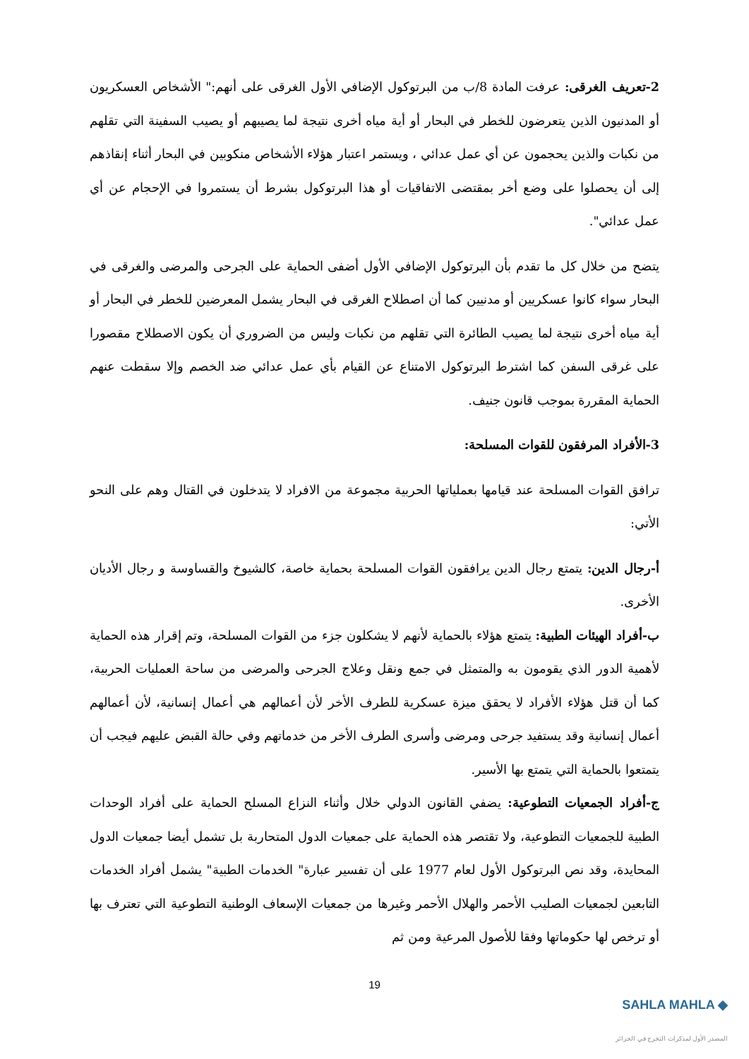2-تعريف الغرقى: عرفت المادة 8/ب من البرتوكول الإضافي الأول الغرقى على أنهم:" الأشخاص العسكريون أو المدنيون الذين يتعرضون للخطر في البحار أو أية مياه أخرى نتيجة لما يصيبهم أو يصيب السفينة التي تقلهم من نكبات والذين يحجمون عن أي عمل عدائي ، ويستمر اعتبار هؤلاء الأشخاص منكوبين في البحار أثناء إنقاذهم إلى أن يحصلوا على وضع أخر بمقتضى الاتفاقيات أو هذا البرتوكول بشرط أن يستمروا في الإحجام عن أي عمل عدائي".
يتضح من خلال كل ما تقدم بأن البرتوكول الإضافي الأول أضفى الحماية على الجرحى والمرضى والغرقى في البحار سواء كانوا عسكريين أو مدنيين كما أن اصطلاح الغرقى في البحار يشمل المعرضين للخطر في البحار أو أية مياه أخرى نتيجة لما يصيب الطائرة التي تقلهم من نكبات وليس من الضروري أن يكون الاصطلاح مقصورا على غرقى السفن كما اشترط البرتوكول الامتناع عن القيام بأي عمل عدائي ضد الخصم وإلا سقطت عنهم الحماية المقررة بموجب قانون جنيف.
3-الأفراد المرفقون للقوات المسلحة:
ترافق القوات المسلحة عند قيامها بعملياتها الحربية مجموعة من الافراد لا يتدخلون في القتال وهم على النحو الأتي:
أ-رجال الدين: يتمتع رجال الدين يرافقون القوات المسلحة بحماية خاصة، كالشيوخ والقساوسة و رجال الأديان الأخرى.
ب-أفراد الهيئات الطبية: يتمتع هؤلاء بالحماية لأنهم لا يشكلون جزء من القوات المسلحة، وتم إقرار هذه الحماية لأهمية الدور الذي يقومون به والمتمثل في جمع ونقل وعلاج الجرحى والمرضى من ساحة العمليات الحربية، كما أن قتل هؤلاء الأفراد لا يحقق ميزة عسكرية للطرف الأخر لأن أعمالهم هي أعمال إنسانية، لأن أعمالهم أعمال إنسانية وقد يستفيد جرحى ومرضى وأسرى الطرف الأخر من خدماتهم وفي حالة القبض عليهم فيجب أن يتمتعوا بالحماية التي يتمتع بها الأسير.
ج-أفراد الجمعيات التطوعية: يضفي القانون الدولي خلال وأثناء النزاع المسلح الحماية على أفراد الوحدات الطبية للجمعيات التطوعية، ولا تقتصر هذه الحماية على جمعيات الدول المتحاربة بل تشمل أيضا جمعيات الدول المحايدة، وقد نص البرتوكول الأول لعام 1977 على أن تفسير عبارة" الخدمات الطبية" يشمل أفراد الخدمات التابعين لجمعيات الصليب الأحمر والهلال الأحمر وغيرها من جمعيات الإسعاف الوطنية التطوعية التي تعترف بها أو ترخص لها حكوماتها وفقا للأصول المرعية ومن ثم
19
SAHLA MAHLA ◆
المصدر الأول لمذكرات التخرج في الجزائر